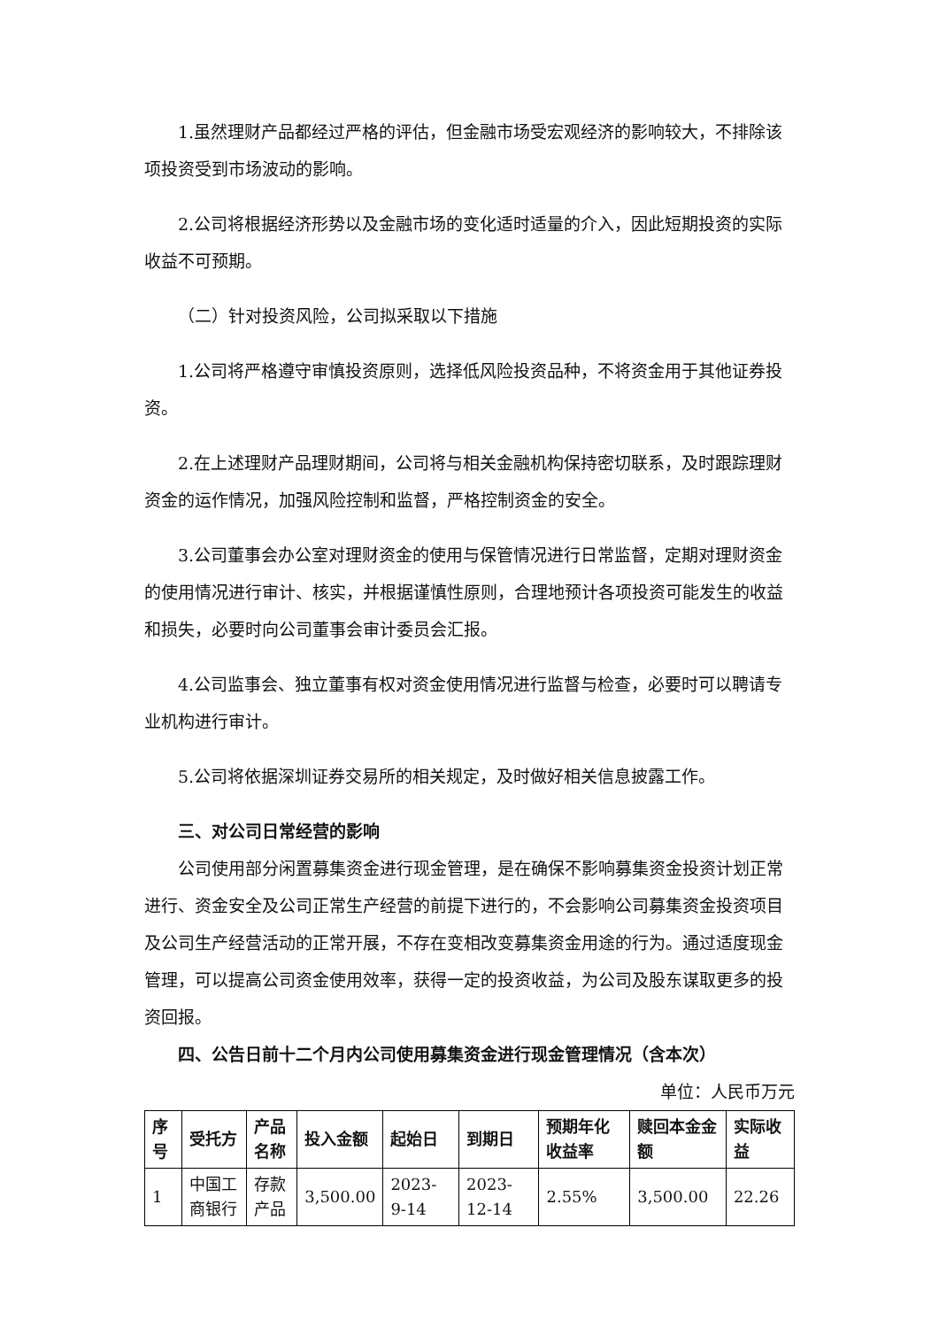1.虽然理财产品都经过严格的评估，但金融市场受宏观经济的影响较大，不排除该项投资受到市场波动的影响。
2.公司将根据经济形势以及金融市场的变化适时适量的介入，因此短期投资的实际收益不可预期。
（二）针对投资风险，公司拟采取以下措施
1.公司将严格遵守审慎投资原则，选择低风险投资品种，不将资金用于其他证券投资。
2.在上述理财产品理财期间，公司将与相关金融机构保持密切联系，及时跟踪理财资金的运作情况，加强风险控制和监督，严格控制资金的安全。
3.公司董事会办公室对理财资金的使用与保管情况进行日常监督，定期对理财资金的使用情况进行审计、核实，并根据谨慎性原则，合理地预计各项投资可能发生的收益和损失，必要时向公司董事会审计委员会汇报。
4.公司监事会、独立董事有权对资金使用情况进行监督与检查，必要时可以聘请专业机构进行审计。
5.公司将依据深圳证券交易所的相关规定，及时做好相关信息披露工作。
三、对公司日常经营的影响
公司使用部分闲置募集资金进行现金管理，是在确保不影响募集资金投资计划正常进行、资金安全及公司正常生产经营的前提下进行的，不会影响公司募集资金投资项目及公司生产经营活动的正常开展，不存在变相改变募集资金用途的行为。通过适度现金管理，可以提高公司资金使用效率，获得一定的投资收益，为公司及股东谋取更多的投资回报。
四、公告日前十二个月内公司使用募集资金进行现金管理情况（含本次）
单位：人民币万元
| 序号 | 受托方 | 产品名称 | 投入金额 | 起始日 | 到期日 | 预期年化收益率 | 赎回本金金额 | 实际收益 |
| --- | --- | --- | --- | --- | --- | --- | --- | --- |
| 1 | 中国工商银行 | 存款产品 | 3,500.00 | 2023-9-14 | 2023-12-14 | 2.55% | 3,500.00 | 22.26 |